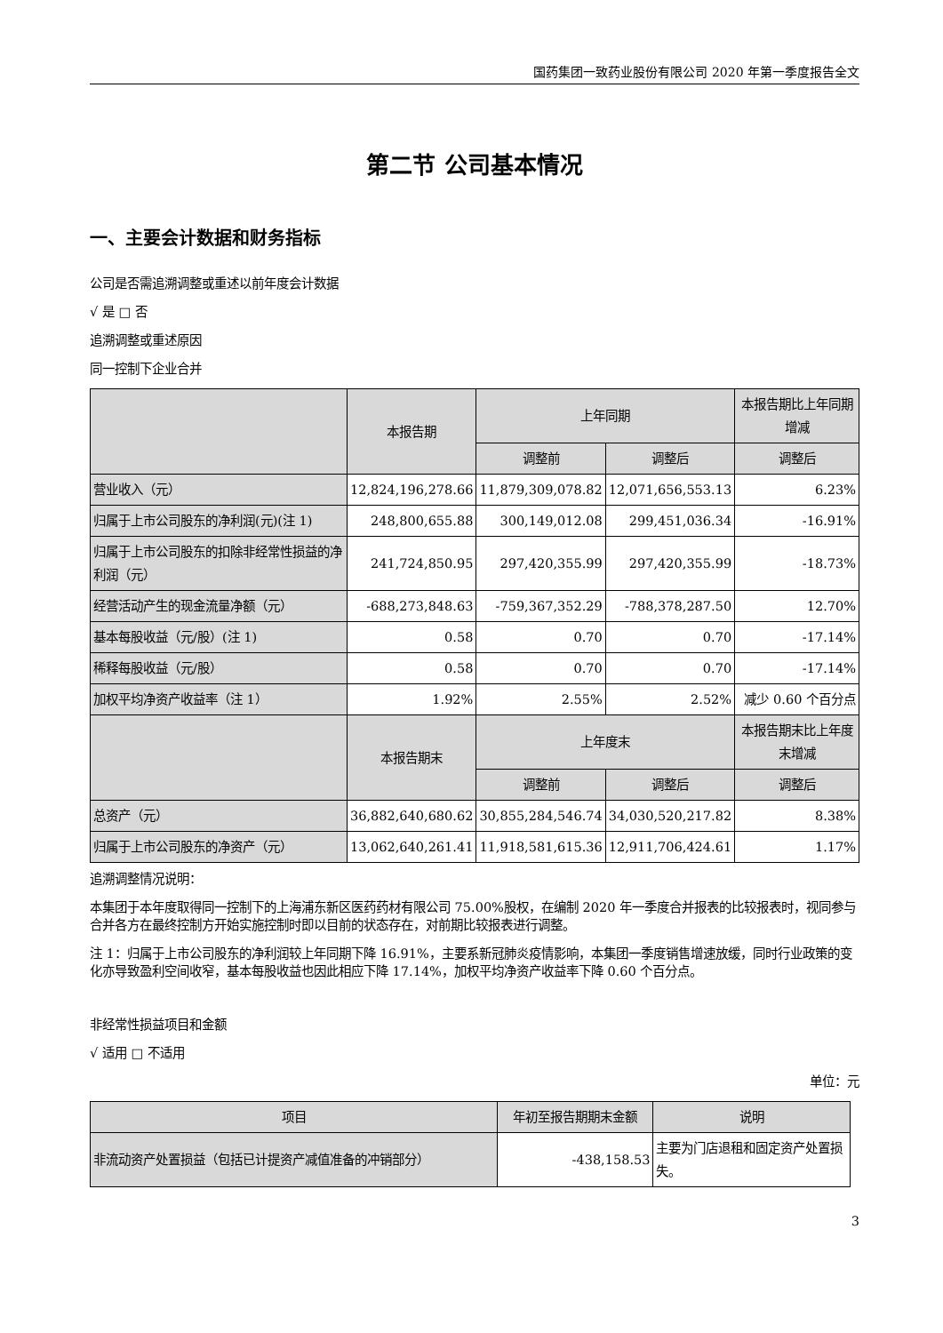国药集团一致药业股份有限公司 2020 年第一季度报告全文
第二节 公司基本情况
一、主要会计数据和财务指标
公司是否需追溯调整或重述以前年度会计数据
√ 是 □ 否
追溯调整或重述原因
同一控制下企业合并
| | 本报告期 | 上年同期 | | 本报告期比上年同期增减 |
| --- | --- | --- | --- | --- |
| | | 调整前 | 调整后 | 调整后 |
| 营业收入（元） | 12,824,196,278.66 | 11,879,309,078.82 | 12,071,656,553.13 | 6.23% |
| 归属于上市公司股东的净利润(元)(注 1) | 248,800,655.88 | 300,149,012.08 | 299,451,036.34 | -16.91% |
| 归属于上市公司股东的扣除非经常性损益的净利润（元） | 241,724,850.95 | 297,420,355.99 | 297,420,355.99 | -18.73% |
| 经营活动产生的现金流量净额（元） | -688,273,848.63 | -759,367,352.29 | -788,378,287.50 | 12.70% |
| 基本每股收益（元/股）(注 1) | 0.58 | 0.70 | 0.70 | -17.14% |
| 稀释每股收益（元/股） | 0.58 | 0.70 | 0.70 | -17.14% |
| 加权平均净资产收益率（注 1） | 1.92% | 2.55% | 2.52% | 减少 0.60 个百分点 |
| | 本报告期末 | 上年度末 | | 本报告期末比上年度末增减 |
| | | 调整前 | 调整后 | 调整后 |
| 总资产（元） | 36,882,640,680.62 | 30,855,284,546.74 | 34,030,520,217.82 | 8.38% |
| 归属于上市公司股东的净资产（元） | 13,062,640,261.41 | 11,918,581,615.36 | 12,911,706,424.61 | 1.17% |
追溯调整情况说明：
本集团于本年度取得同一控制下的上海浦东新区医药药材有限公司 75.00%股权，在编制 2020 年一季度合并报表的比较报表时，视同参与合并各方在最终控制方开始实施控制时即以目前的状态存在，对前期比较报表进行调整。
注 1：归属于上市公司股东的净利润较上年同期下降 16.91%，主要系新冠肺炎疫情影响，本集团一季度销售增速放缓，同时行业政策的变化亦导致盈利空间收窄，基本每股收益也因此相应下降 17.14%，加权平均净资产收益率下降 0.60 个百分点。
非经常性损益项目和金额
√ 适用 □ 不适用
单位：元
| 项目 | 年初至报告期期末金额 | 说明 |
| --- | --- | --- |
| 非流动资产处置损益（包括已计提资产减值准备的冲销部分） | -438,158.53 | 主要为门店退租和固定资产处置损失。 |
3